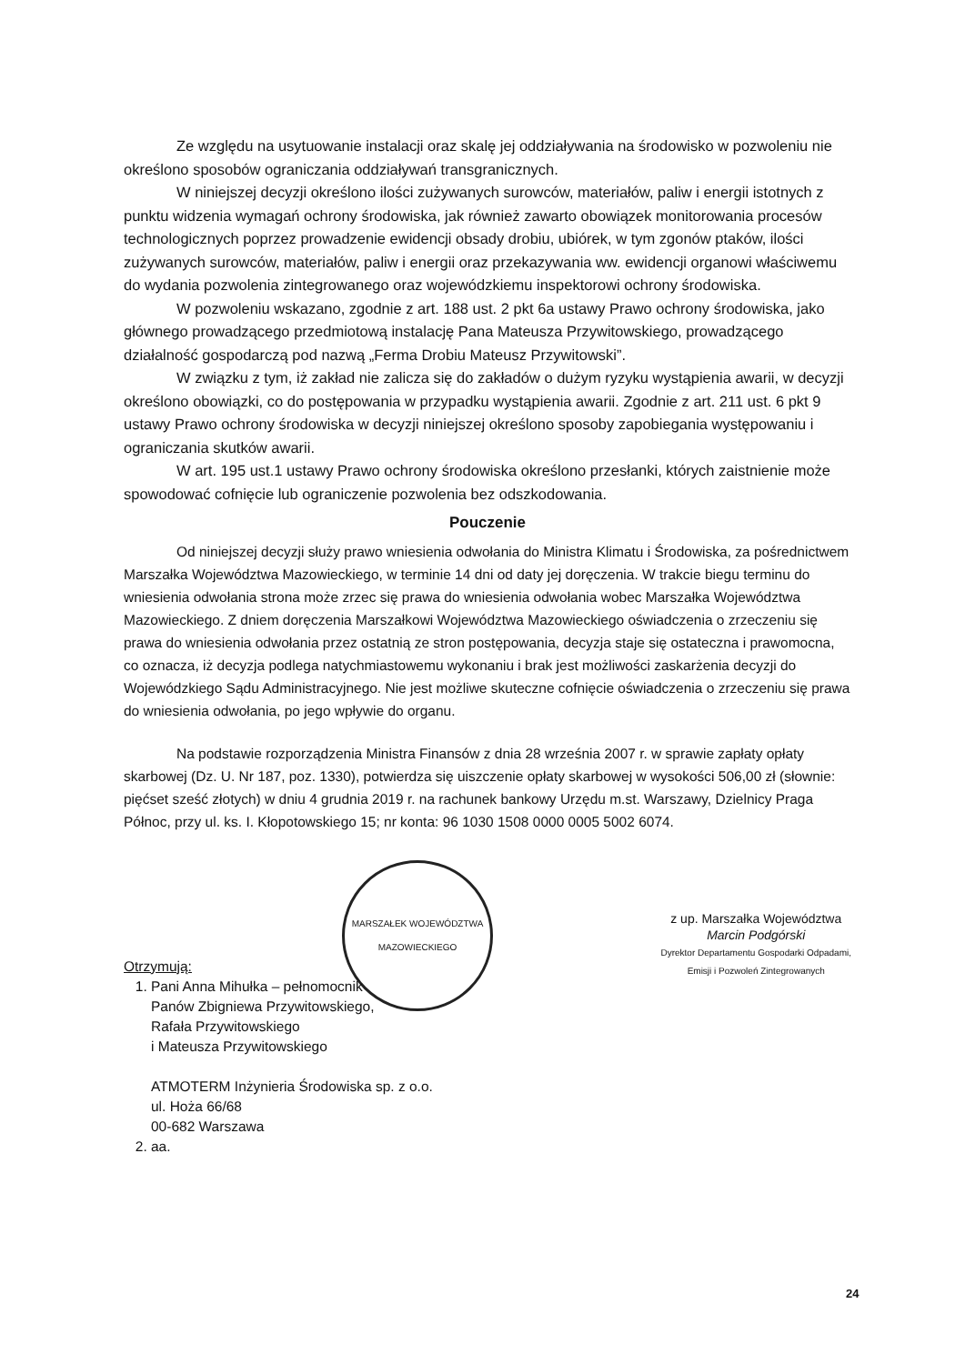Ze względu na usytuowanie instalacji oraz skalę jej oddziaływania na środowisko w pozwoleniu nie określono sposobów ograniczania oddziaływań transgranicznych.
W niniejszej decyzji określono ilości zużywanych surowców, materiałów, paliw i energii istotnych z punktu widzenia wymagań ochrony środowiska, jak również zawarto obowiązek monitorowania procesów technologicznych poprzez prowadzenie ewidencji obsady drobiu, ubiórek, w tym zgonów ptaków, ilości zużywanych surowców, materiałów, paliw i energii oraz przekazywania ww. ewidencji organowi właściwemu do wydania pozwolenia zintegrowanego oraz wojewódzkiemu inspektorowi ochrony środowiska.
W pozwoleniu wskazano, zgodnie z art. 188 ust. 2 pkt 6a ustawy Prawo ochrony środowiska, jako głównego prowadzącego przedmiotową instalację Pana Mateusza Przywitowskiego, prowadzącego działalność gospodarczą pod nazwą „Ferma Drobiu Mateusz Przywitowski”.
W związku z tym, iż zakład nie zalicza się do zakładów o dużym ryzyku wystąpienia awarii, w decyzji określono obowiązki, co do postępowania w przypadku wystąpienia awarii. Zgodnie z art. 211 ust. 6 pkt 9 ustawy Prawo ochrony środowiska w decyzji niniejszej określono sposoby zapobiegania występowaniu i ograniczania skutków awarii.
W art. 195 ust.1 ustawy Prawo ochrony środowiska określono przesłanki, których zaistnienie może spowodować cofnięcie lub ograniczenie pozwolenia bez odszkodowania.
Pouczenie
Od niniejszej decyzji służy prawo wniesienia odwołania do Ministra Klimatu i Środowiska, za pośrednictwem Marszałka Województwa Mazowieckiego, w terminie 14 dni od daty jej doręczenia. W trakcie biegu terminu do wniesienia odwołania strona może zrzec się prawa do wniesienia odwołania wobec Marszałka Województwa Mazowieckiego. Z dniem doręczenia Marszałkowi Województwa Mazowieckiego oświadczenia o zrzeczeniu się prawa do wniesienia odwołania przez ostatnią ze stron postępowania, decyzja staje się ostateczna i prawomocna, co oznacza, iż decyzja podlega natychmiastowemu wykonaniu i brak jest możliwości zaskarżenia decyzji do Wojewódzkiego Sądu Administracyjnego. Nie jest możliwe skuteczne cofnięcie oświadczenia o zrzeczeniu się prawa do wniesienia odwołania, po jego wpływie do organu.
Na podstawie rozporządzenia Ministra Finansów z dnia 28 września 2007 r. w sprawie zapłaty opłaty skarbowej (Dz. U. Nr 187, poz. 1330), potwierdza się uiszczenie opłaty skarbowej w wysokości 506,00 zł (słownie: pięćset sześć złotych) w dniu 4 grudnia 2019 r. na rachunek bankowy Urzędu m.st. Warszawy, Dzielnicy Praga Północ, przy ul. ks. I. Kłopotowskiego 15; nr konta: 96 1030 1508 0000 0005 5002 6074.
MARSZAŁEK WOJEWÓDZTWA MAZOWIECKIEGO
z up. Marszałka Województwa
Marcin Podgórski
Dyrektor Departamentu Gospodarki Odpadami,
Emisji i Pozwoleń Zintegrowanych
Otrzymują:
1. Pani Anna Mihułka – pełnomocnik
Panów Zbigniewa Przywitowskiego,
Rafała Przywitowskiego
i Mateusza Przywitowskiego
ATMOTERM Inżynieria Środowiska sp. z o.o.
ul. Hoża 66/68
00-682 Warszawa
2. aa.
24